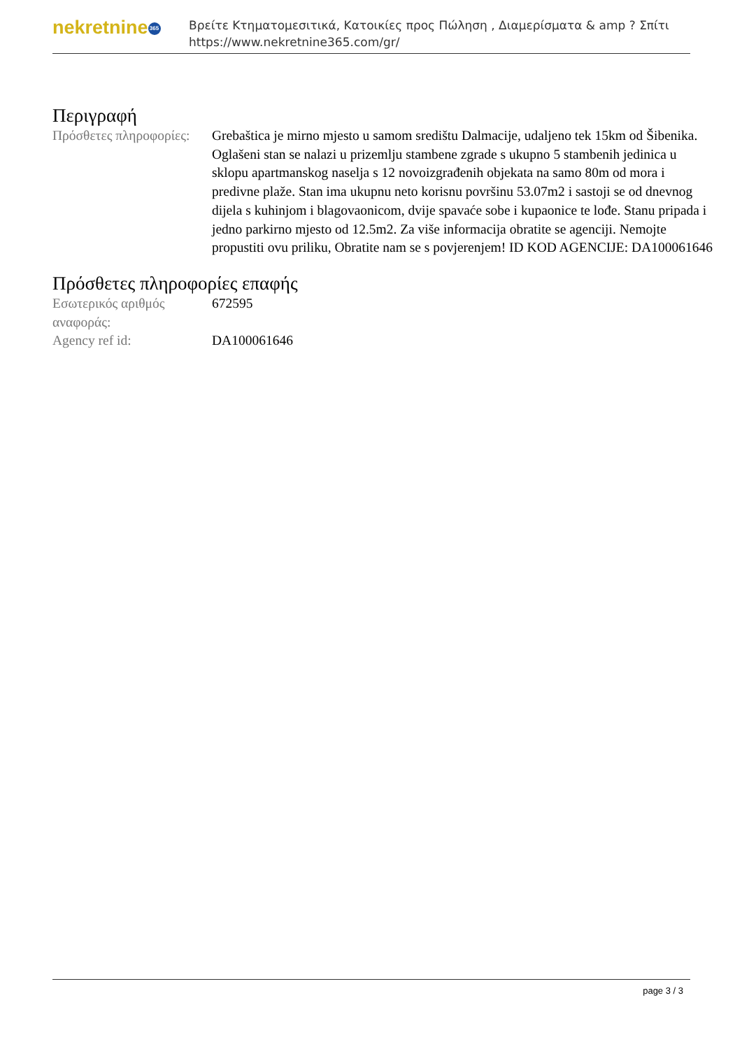nekretnine 365
Βρείτε Κτηματομεσιτικά, Κατοικίες προς Πώληση , Διαμερίσματα & amp ? Σπίτι
https://www.nekretnine365.com/gr/
Περιγραφή
| Πρόσθετες πληροφορίες: | Grebaštica je mirno mjesto u samom središtu Dalmacije, udaljeno tek 15km od Šibenika. Oglašeni stan se nalazi u prizemlju stambene zgrade s ukupno 5 stambenih jedinica u sklopu apartmanskog naselja s 12 novoizgrađenih objekata na samo 80m od mora i predivne plaže. Stan ima ukupnu neto korisnu površinu 53.07m2 i sastoji se od dnevnog dijela s kuhinjom i blagovaonicom, dvije spavaće sobe i kupaonice te lođe. Stanu pripada i jedno parkirno mjesto od 12.5m2. Za više informacija obratite se agenciji. Nemojte propustiti ovu priliku, Obratite nam se s povjerenjem! ID KOD AGENCIJE: DA100061646 |
Πρόσθετες πληροφορίες επαφής
| Εσωτερικός αριθμός αναφοράς: | 672595 |
| Agency ref id: | DA100061646 |
page 3 / 3